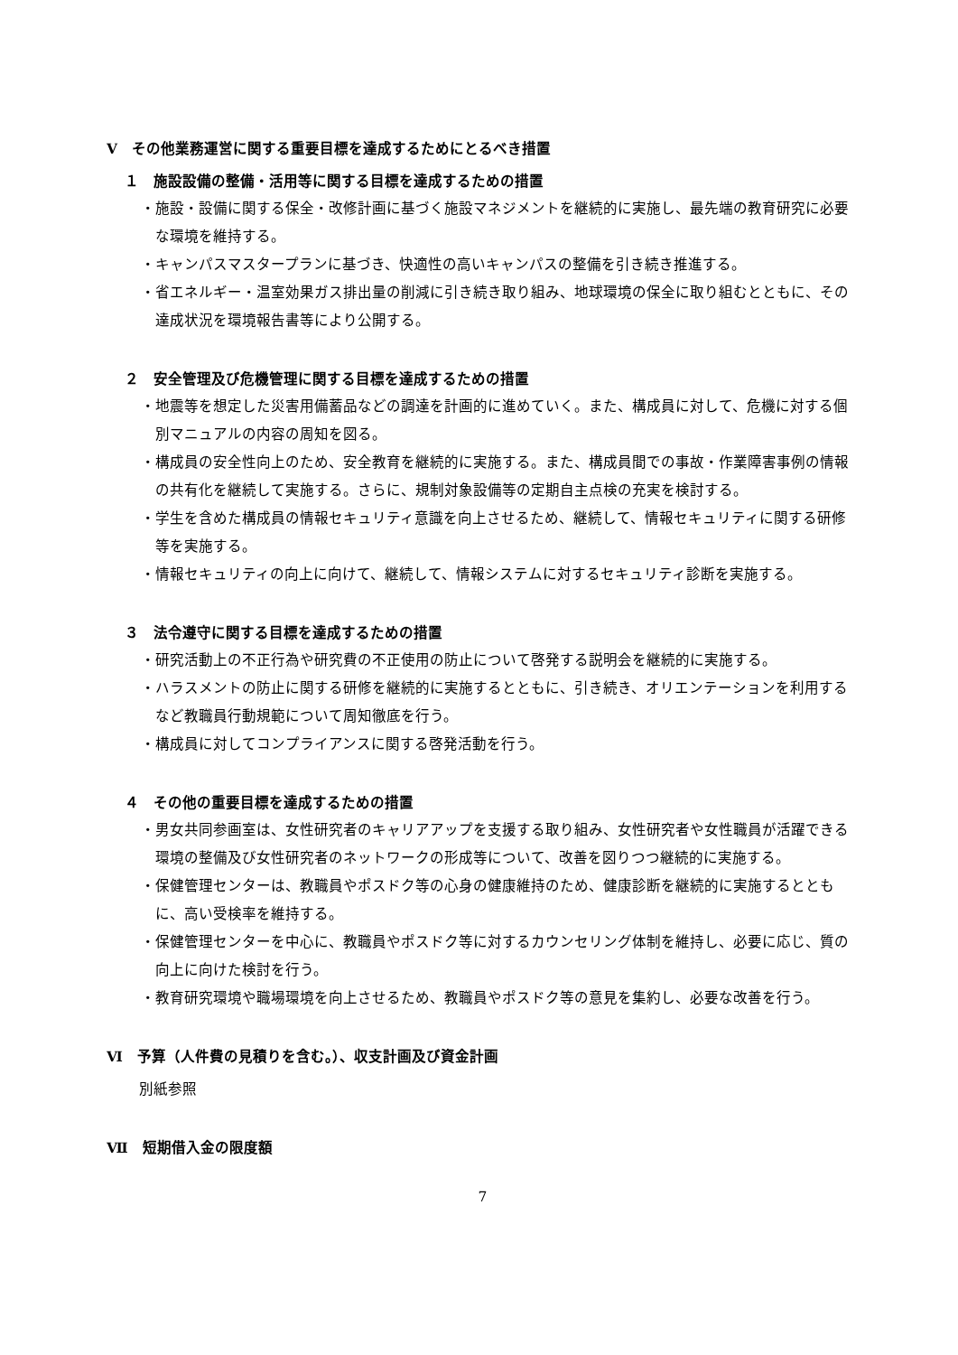Ⅴ　その他業務運営に関する重要目標を達成するためにとるべき措置
１　施設設備の整備・活用等に関する目標を達成するための措置
・施設・設備に関する保全・改修計画に基づく施設マネジメントを継続的に実施し、最先端の教育研究に必要な環境を維持する。
・キャンパスマスタープランに基づき、快適性の高いキャンパスの整備を引き続き推進する。
・省エネルギー・温室効果ガス排出量の削減に引き続き取り組み、地球環境の保全に取り組むとともに、その達成状況を環境報告書等により公開する。
２　安全管理及び危機管理に関する目標を達成するための措置
・地震等を想定した災害用備蓄品などの調達を計画的に進めていく。また、構成員に対して、危機に対する個別マニュアルの内容の周知を図る。
・構成員の安全性向上のため、安全教育を継続的に実施する。また、構成員間での事故・作業障害事例の情報の共有化を継続して実施する。さらに、規制対象設備等の定期自主点検の充実を検討する。
・学生を含めた構成員の情報セキュリティ意識を向上させるため、継続して、情報セキュリティに関する研修等を実施する。
・情報セキュリティの向上に向けて、継続して、情報システムに対するセキュリティ診断を実施する。
３　法令遵守に関する目標を達成するための措置
・研究活動上の不正行為や研究費の不正使用の防止について啓発する説明会を継続的に実施する。
・ハラスメントの防止に関する研修を継続的に実施するとともに、引き続き、オリエンテーションを利用するなど教職員行動規範について周知徹底を行う。
・構成員に対してコンプライアンスに関する啓発活動を行う。
４　その他の重要目標を達成するための措置
・男女共同参画室は、女性研究者のキャリアアップを支援する取り組み、女性研究者や女性職員が活躍できる環境の整備及び女性研究者のネットワークの形成等について、改善を図りつつ継続的に実施する。
・保健管理センターは、教職員やポスドク等の心身の健康維持のため、健康診断を継続的に実施するとともに、高い受検率を維持する。
・保健管理センターを中心に、教職員やポスドク等に対するカウンセリング体制を維持し、必要に応じ、質の向上に向けた検討を行う。
・教育研究環境や職場環境を向上させるため、教職員やポスドク等の意見を集約し、必要な改善を行う。
Ⅵ　予算（人件費の見積りを含む。）、収支計画及び資金計画
別紙参照
Ⅶ　短期借入金の限度額
7